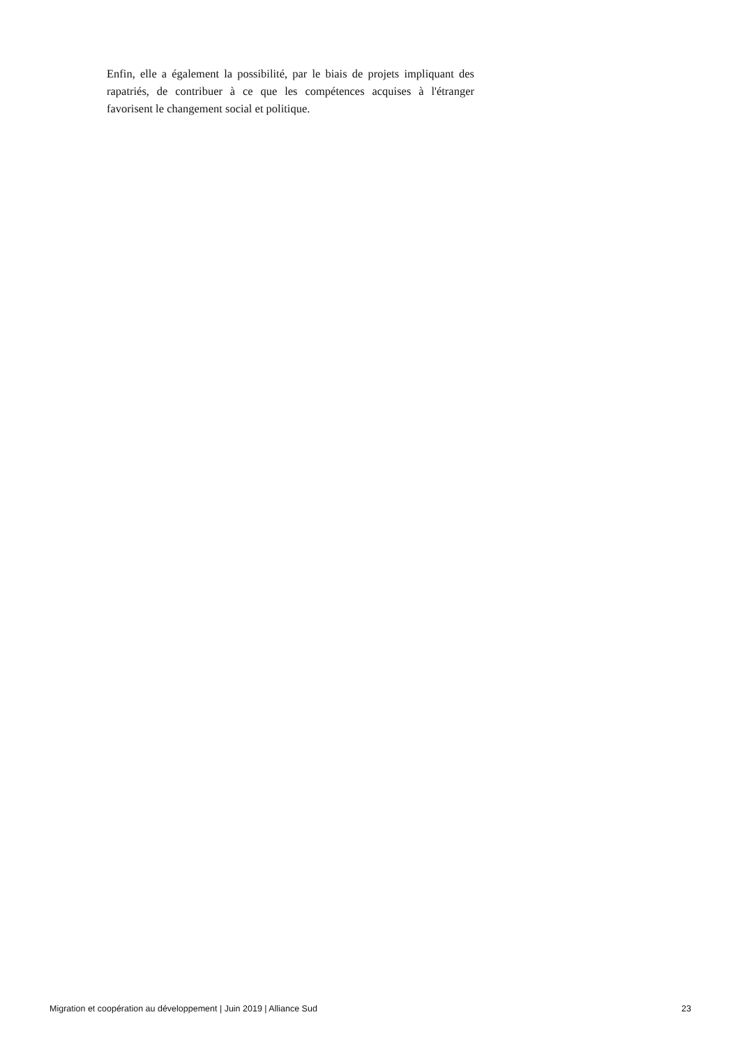Enfin, elle a également la possibilité, par le biais de projets impliquant des rapatriés, de contribuer à ce que les compétences acquises à l'étranger favorisent le changement social et politique.
Migration et coopération au développement | Juin 2019 | Alliance Sud 23